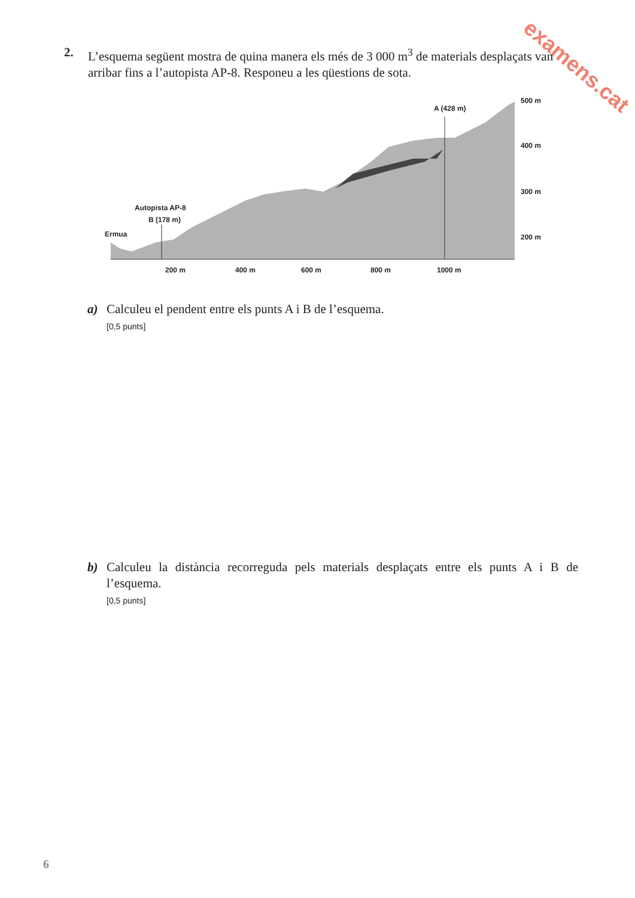examens.cat
2. L’esquema següent mostra de quina manera els més de 3 000 m<sup>3</sup> de materials desplaçats van arribar fins a l’autopista AP-8. Responeu a les qüestions de sota.
A (428 m)
Autopista AP-8
B (178 m)
Ermua
500 m
400 m
300 m
200 m
200 m
400 m
600 m
800 m
1000 m
a) Calculeu el pendent entre els punts A i B de l’esquema.
[0,5 punts]
b) Calculeu la distància recorreguda pels materials desplaçats entre els punts A i B de l’esquema.
[0,5 punts]
6